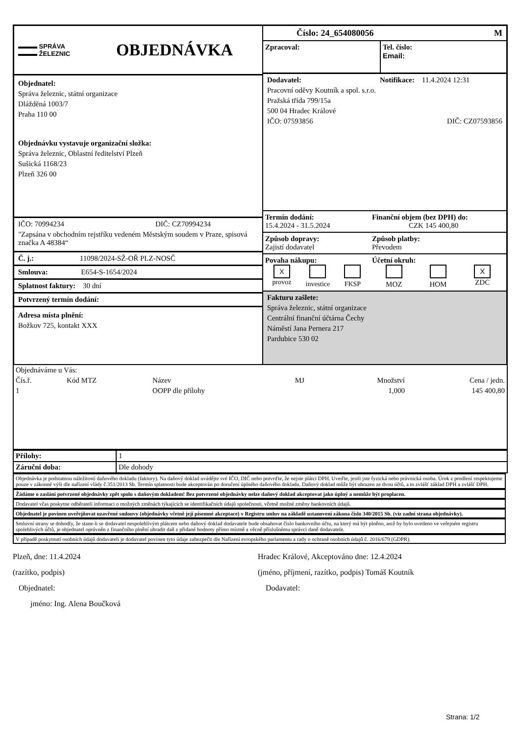▬▬▬ SPRÁVA
▬▬▬ ŽELEZNIC
OBJEDNÁVKA
Objednatel:
Správa železnic, státní organizace
Dlážděná 1003/7
Praha 110 00
Objednávku vystavuje organizační složka:
Správa železnic, Oblastní ředitelství Plzeň
Sušická 1168/23
Plzeň 326 00
IČO: 70994234 DIČ: CZ70994234
"Zapsána v obchodním rejstříku vedeném Městským soudem v Praze, spisová značka A 48384“
Č. j.: 11098/2024-SŽ-OŘ PLZ-NOSČ
Smlouva: E654-S-1654/2024
Splatnost faktury: 30 dní
Potvrzený termín dodání:
Adresa místa plnění:
Božkov 725, kontakt XXX
Číslo: 24_654080056 M
Zpracoval: Tel. číslo:
Email:
Dodavatel: Notifikace: 11.4.2024 12:31
Pracovní oděvy Koutník a spol. s.r.o.
Pražská třída 799/15a
500 04 Hradec Králové
IČO: 07593856 DIČ: CZ07593856
Termín dodání:
15.4.2024 - 31.5.2024
Finanční objem (bez DPH) do:
CZK 145 400,80
Způsob dopravy:
Zajistí dodavatel
Způsob platby:
Převodem
Povaha nákupu:
X
provoz
investice
FKSP
Účetní okruh:
MOZ
HOM
X
ZDC
Fakturu zašlete:
Správa železnic, státní organizace
Centrální finanční účtárna Čechy
Náměstí Jana Pernera 217
Pardubice 530 02
| Objednáváme u Vás: | | | | | |
| Čís.ř. | Kód MTZ | Název | MJ | Množství | Cena / jedn. |
| 1 | | OOPP dle přílohy | | 1,000 | 145 400,80 |
| Přílohy: | 1 |
| Záruční doba: | Dle dohody |
Objednávka je podstatnou náležitostí daňového dokladu (faktury). Na daňový doklad uvádějte své IČO, DIČ nebo potvrďte, že nejste plátci DPH. Uveďte, jestli jste fyzická nebo právnická osoba. Úrok z prodlení respektujeme pouze v zákonné výši dle nařízení vlády č.351/2013 Sb. Termín splatnosti bude akceptován po doručení úplného daňového dokladu. Daňový doklad může být uhrazen ze dvou účtů, a to zvlášť základ DPH a zvlášť DPH.
Žádáme o zaslání potvrzené objednávky zpět spolu s daňovým dokladem! Bez potvrzené objednávky nelze daňový doklad akceptovat jako úplný a nemůže být proplacen.
Dodavatel včas poskytne odběrateli informaci o možných změnách týkajících se identifikačních údajů společnosti, včetně možné změny bankovních údajů.
Objednatel je povinen uveřejňovat uzavřené smlouvy (objednávky včetně její písemné akceptace) v Registru smluv na základě ustanovení zákona číslo 340/2015 Sb. (viz zadní strana objednávky).
Smluvní strany se dohodly, že stane-li se dodavatel nespolehlivým plátcem nebo daňový doklad dodavatele bude obsahovat číslo bankovního účtu, na který má být plněno, aniž by bylo uvedeno ve veřejném registru spolehlivých účtů, je objednatel oprávněn z finančního plnění uhradit daň z přidané hodnoty přímo místně a věcně příslušnému správci daně dodavatele.
V případě poskytnutí osobních údajů dodavateli je dodavatel povinen tyto údaje zabezpečit dle Nařízení evropského parlamentu a rady o ochraně osobních údajů č. 2016/679 (GDPR).
Plzeň, dne: 11.4.2024
(razítko, podpis)
Objednatel:
jméno: Ing. Alena Boučková
Hradec Králové, Akceptováno dne: 12.4.2024
(jméno, příjmení, razítko, podpis) Tomáš Koutník
Dodavatel:
Strana: 1/2